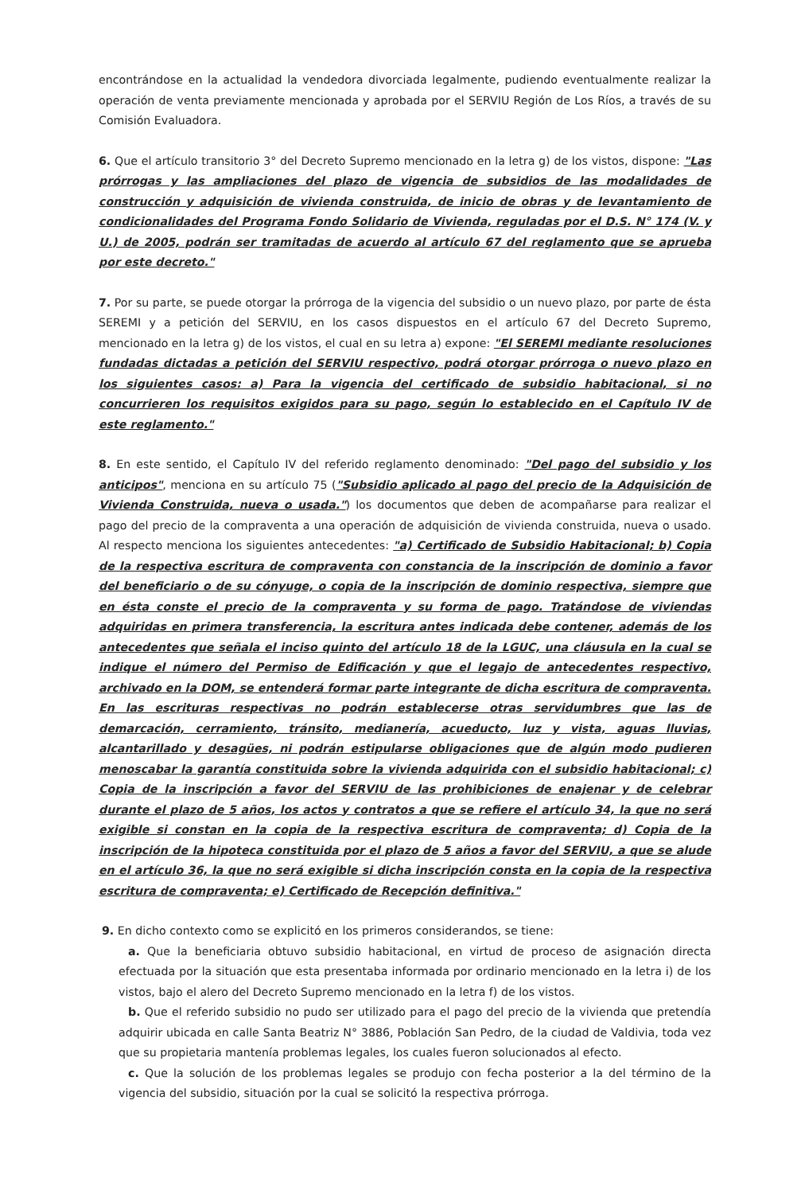encontrándose en la actualidad la vendedora divorciada legalmente, pudiendo eventualmente realizar la operación de venta previamente mencionada y aprobada por el SERVIU Región de Los Ríos, a través de su Comisión Evaluadora.
6. Que el artículo transitorio 3° del Decreto Supremo mencionado en la letra g) de los vistos, dispone: "Las prórrogas y las ampliaciones del plazo de vigencia de subsidios de las modalidades de construcción y adquisición de vivienda construida, de inicio de obras y de levantamiento de condicionalidades del Programa Fondo Solidario de Vivienda, reguladas por el D.S. N° 174 (V. y U.) de 2005, podrán ser tramitadas de acuerdo al artículo 67 del reglamento que se aprueba por este decreto."
7. Por su parte, se puede otorgar la prórroga de la vigencia del subsidio o un nuevo plazo, por parte de ésta SEREMI y a petición del SERVIU, en los casos dispuestos en el artículo 67 del Decreto Supremo, mencionado en la letra g) de los vistos, el cual en su letra a) expone: "El SEREMI mediante resoluciones fundadas dictadas a petición del SERVIU respectivo, podrá otorgar prórroga o nuevo plazo en los siguientes casos: a) Para la vigencia del certificado de subsidio habitacional, si no concurrieren los requisitos exigidos para su pago, según lo establecido en el Capítulo IV de este reglamento."
8. En este sentido, el Capítulo IV del referido reglamento denominado: "Del pago del subsidio y los anticipos", menciona en su artículo 75 ("Subsidio aplicado al pago del precio de la Adquisición de Vivienda Construida, nueva o usada.") los documentos que deben de acompañarse para realizar el pago del precio de la compraventa a una operación de adquisición de vivienda construida, nueva o usado. Al respecto menciona los siguientes antecedentes: "a) Certificado de Subsidio Habitacional; b) Copia de la respectiva escritura de compraventa con constancia de la inscripción de dominio a favor del beneficiario o de su cónyuge, o copia de la inscripción de dominio respectiva, siempre que en ésta conste el precio de la compraventa y su forma de pago. Tratándose de viviendas adquiridas en primera transferencia, la escritura antes indicada debe contener, además de los antecedentes que señala el inciso quinto del artículo 18 de la LGUC, una cláusula en la cual se indique el número del Permiso de Edificación y que el legajo de antecedentes respectivo, archivado en la DOM, se entenderá formar parte integrante de dicha escritura de compraventa. En las escrituras respectivas no podrán establecerse otras servidumbres que las de demarcación, cerramiento, tránsito, medianería, acueducto, luz y vista, aguas lluvias, alcantarillado y desagües, ni podrán estipularse obligaciones que de algún modo pudieren menoscabar la garantía constituida sobre la vivienda adquirida con el subsidio habitacional; c) Copia de la inscripción a favor del SERVIU de las prohibiciones de enajenar y de celebrar durante el plazo de 5 años, los actos y contratos a que se refiere el artículo 34, la que no será exigible si constan en la copia de la respectiva escritura de compraventa; d) Copia de la inscripción de la hipoteca constituida por el plazo de 5 años a favor del SERVIU, a que se alude en el artículo 36, la que no será exigible si dicha inscripción consta en la copia de la respectiva escritura de compraventa; e) Certificado de Recepción definitiva."
9. En dicho contexto como se explicitó en los primeros considerandos, se tiene:
a. Que la beneficiaria obtuvo subsidio habitacional, en virtud de proceso de asignación directa efectuada por la situación que esta presentaba informada por ordinario mencionado en la letra i) de los vistos, bajo el alero del Decreto Supremo mencionado en la letra f) de los vistos.
b. Que el referido subsidio no pudo ser utilizado para el pago del precio de la vivienda que pretendía adquirir ubicada en calle Santa Beatriz N° 3886, Población San Pedro, de la ciudad de Valdivia, toda vez que su propietaria mantenía problemas legales, los cuales fueron solucionados al efecto.
c. Que la solución de los problemas legales se produjo con fecha posterior a la del término de la vigencia del subsidio, situación por la cual se solicitó la respectiva prórroga.